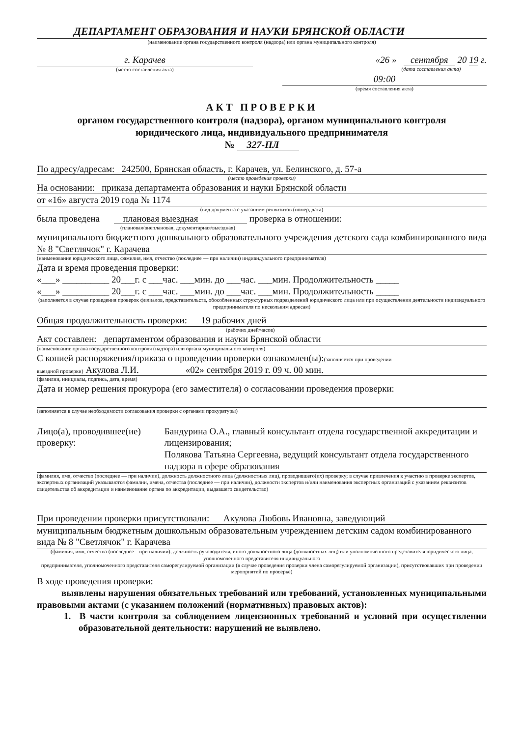ДЕПАРТАМЕНТ ОБРАЗОВАНИЯ И НАУКИ БРЯНСКОЙ ОБЛАСТИ
(наименование органа государственного контроля (надзора) или органа муниципального контроля)
г. Карачев
(место составления акта)
«26 » сентября 20 19 г.
(дата составления акта)
09:00
(время составления акта)
АКТ ПРОВЕРКИ
органом государственного контроля (надзора), органом муниципального контроля
юридического лица, индивидуального предпринимателя
№ 327-ПЛ
По адресу/адресам: 242500, Брянская область, г. Карачев, ул. Белинского, д. 57-а
(место проведения проверки)
На основании: приказа департамента образования и науки Брянской области
от «16» августа 2019 года № 1174
(вид документа с указанием реквизитов (номер, дата)
была проведена плановая выездная проверка в отношении:
(плановая/внеплановая, документарная/выездная)
муниципального бюджетного дошкольного образовательного учреждения детского сада комбинированного вида № 8 "Светлячок" г. Карачева
(наименование юридического лица, фамилия, имя, отчество (последнее — при наличии) индивидуального предпринимателя)
Дата и время проведения проверки:
«___» __________ 20___г. с ___час. ___мин. до ___час. ___мин. Продолжительность _____
«___» __________ 20___г. с ___час. ___мин. до ___час. ___мин. Продолжительность _____
(заполняется в случае проведения проверок филиалов, представительств, обособленных структурных подразделений юридического лица или при осуществлении деятельности индивидуального предпринимателя по нескольким адресам)
Общая продолжительность проверки: 19 рабочих дней
(рабочих дней/часов)
Акт составлен: департаментом образования и науки Брянской области
(наименование органа государственного контроля (надзора) или органа муниципального контроля)
С копией распоряжения/приказа о проведении проверки ознакомлен(ы):(заполняется при проведении
выездной проверки) Акулова Л.И. «02» сентября 2019 г. 09 ч. 00 мин.
(фамилии, инициалы, подпись, дата, время)
Дата и номер решения прокурора (его заместителя) о согласовании проведения проверки:
(заполняется в случае необходимости согласования проверки с органами прокуратуры)
Лицо(а), проводившее(ие) проверку:
Бандурина О.А., главный консультант отдела государственной аккредитации и лицензирования;
Полякова Татьяна Сергеевна, ведущий консультант отдела государственного надзора в сфере образования
(фамилия, имя, отчество (последнее — при наличии), должность должностного лица (должностных лиц), проводившего(их) проверку; в случае привлечения к участию в проверке экспертов, экспертных организаций указываются фамилии, имена, отчества (последнее — при наличии), должности экспертов и/или наименования экспертных организаций с указанием реквизитов свидетельства об аккредитации и наименование органа по аккредитации, выдавшего свидетельство)
При проведении проверки присутствовали: Акулова Любовь Ивановна, заведующий
муниципальным бюджетным дошкольным образовательным учреждением детским садом комбинированного вида № 8 "Светлячок" г. Карачева
(фамилия, имя, отчество (последнее – при наличии), должность руководителя, иного должностного лица (должностных лиц) или уполномоченного представителя юридического лица, уполномоченного представителя индивидуального
предпринимателя, уполномоченного представителя саморегулируемой организации (в случае проведения проверки члена саморегулируемой организации), присутствовавших при проведении мероприятий по проверке)
В ходе проведения проверки:
выявлены нарушения обязательных требований или требований, установленных муниципальными правовыми актами (с указанием положений (нормативных) правовых актов):
1. В части контроля за соблюдением лицензионных требований и условий при осуществлении образовательной деятельности: нарушений не выявлено.